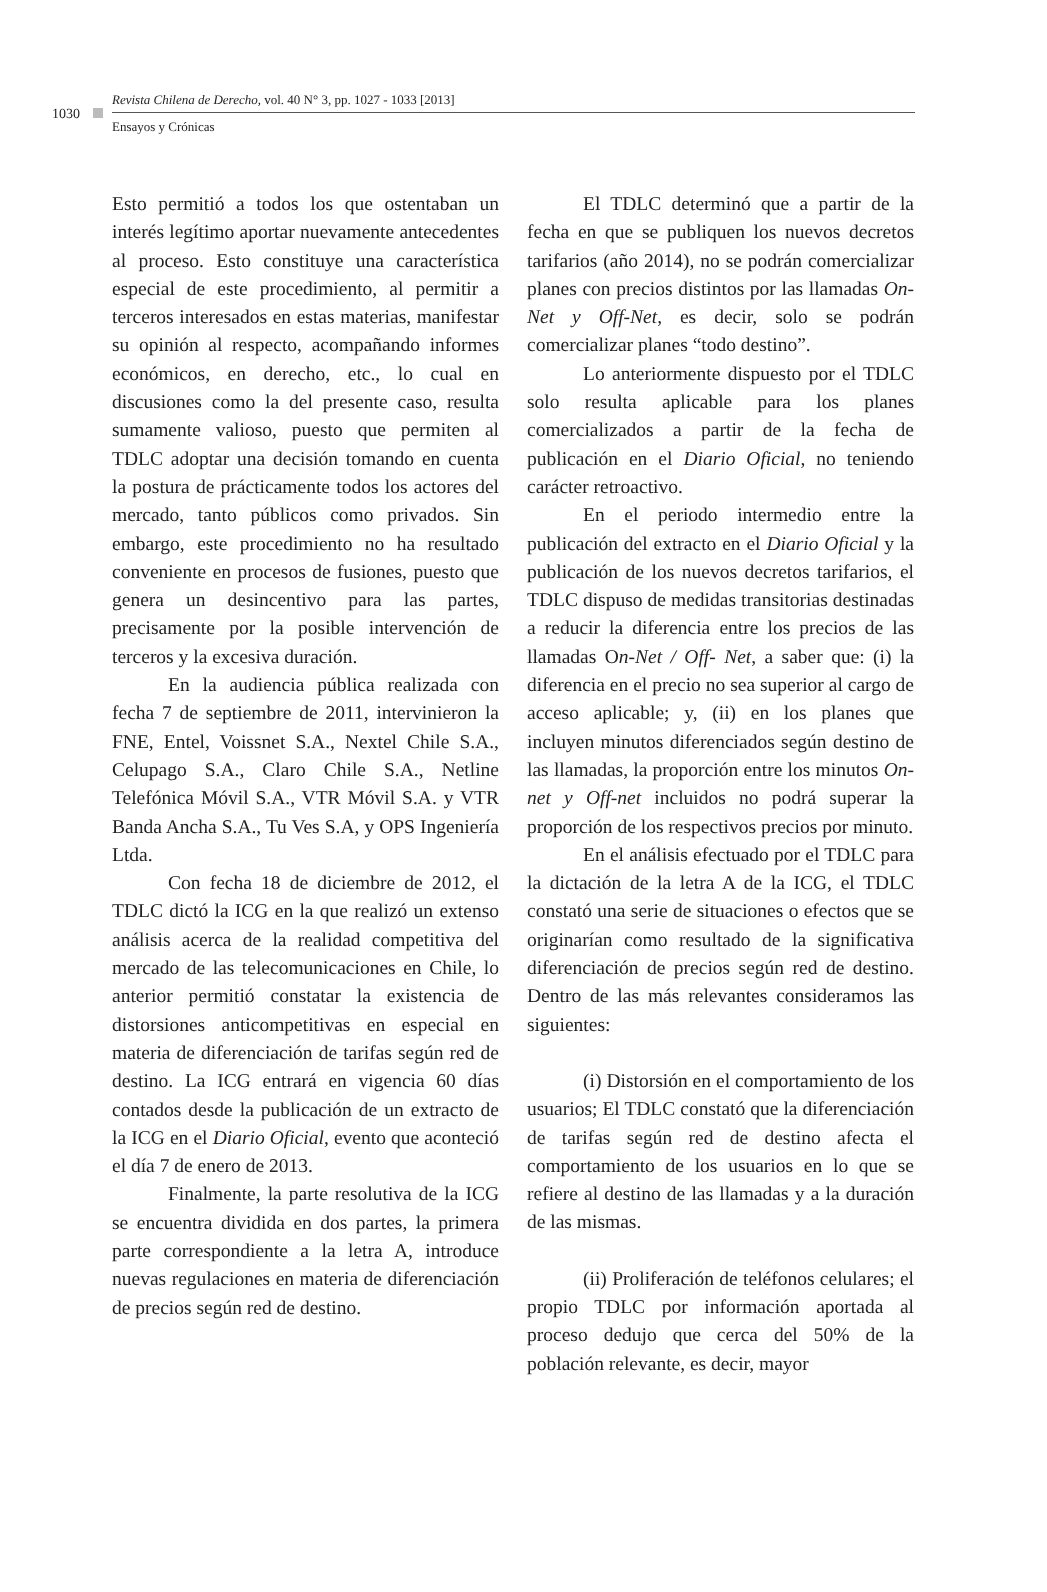1030
Revista Chilena de Derecho, vol. 40 N° 3, pp. 1027 - 1033 [2013]
Ensayos y Crónicas
Esto permitió a todos los que ostentaban un interés legítimo aportar nuevamente antecedentes al proceso. Esto constituye una característica especial de este procedimiento, al permitir a terceros interesados en estas materias, manifestar su opinión al respecto, acompañando informes económicos, en derecho, etc., lo cual en discusiones como la del presente caso, resulta sumamente valioso, puesto que permiten al TDLC adoptar una decisión tomando en cuenta la postura de prácticamente todos los actores del mercado, tanto públicos como privados. Sin embargo, este procedimiento no ha resultado conveniente en procesos de fusiones, puesto que genera un desincentivo para las partes, precisamente por la posible intervención de terceros y la excesiva duración.
En la audiencia pública realizada con fecha 7 de septiembre de 2011, intervinieron la FNE, Entel, Voissnet S.A., Nextel Chile S.A., Celupago S.A., Claro Chile S.A., Netline Telefónica Móvil S.A., VTR Móvil S.A. y VTR Banda Ancha S.A., Tu Ves S.A, y OPS Ingeniería Ltda.
Con fecha 18 de diciembre de 2012, el TDLC dictó la ICG en la que realizó un extenso análisis acerca de la realidad competitiva del mercado de las telecomunicaciones en Chile, lo anterior permitió constatar la existencia de distorsiones anticompetitivas en especial en materia de diferenciación de tarifas según red de destino. La ICG entrará en vigencia 60 días contados desde la publicación de un extracto de la ICG en el Diario Oficial, evento que aconteció el día 7 de enero de 2013.
Finalmente, la parte resolutiva de la ICG se encuentra dividida en dos partes, la primera parte correspondiente a la letra A, introduce nuevas regulaciones en materia de diferenciación de precios según red de destino.
El TDLC determinó que a partir de la fecha en que se publiquen los nuevos decretos tarifarios (año 2014), no se podrán comercializar planes con precios distintos por las llamadas On-Net y Off-Net, es decir, solo se podrán comercializar planes “todo destino”.
Lo anteriormente dispuesto por el TDLC solo resulta aplicable para los planes comercializados a partir de la fecha de publicación en el Diario Oficial, no teniendo carácter retroactivo.
En el periodo intermedio entre la publicación del extracto en el Diario Oficial y la publicación de los nuevos decretos tarifarios, el TDLC dispuso de medidas transitorias destinadas a reducir la diferencia entre los precios de las llamadas On-Net / Off- Net, a saber que: (i) la diferencia en el precio no sea superior al cargo de acceso aplicable; y, (ii) en los planes que incluyen minutos diferenciados según destino de las llamadas, la proporción entre los minutos On-net y Off-net incluidos no podrá superar la proporción de los respectivos precios por minuto.
En el análisis efectuado por el TDLC para la dictación de la letra A de la ICG, el TDLC constató una serie de situaciones o efectos que se originarían como resultado de la significativa diferenciación de precios según red de destino. Dentro de las más relevantes consideramos las siguientes:
(i) Distorsión en el comportamiento de los usuarios; El TDLC constató que la diferenciación de tarifas según red de destino afecta el comportamiento de los usuarios en lo que se refiere al destino de las llamadas y a la duración de las mismas.
(ii) Proliferación de teléfonos celulares; el propio TDLC por información aportada al proceso dedujo que cerca del 50% de la población relevante, es decir, mayor